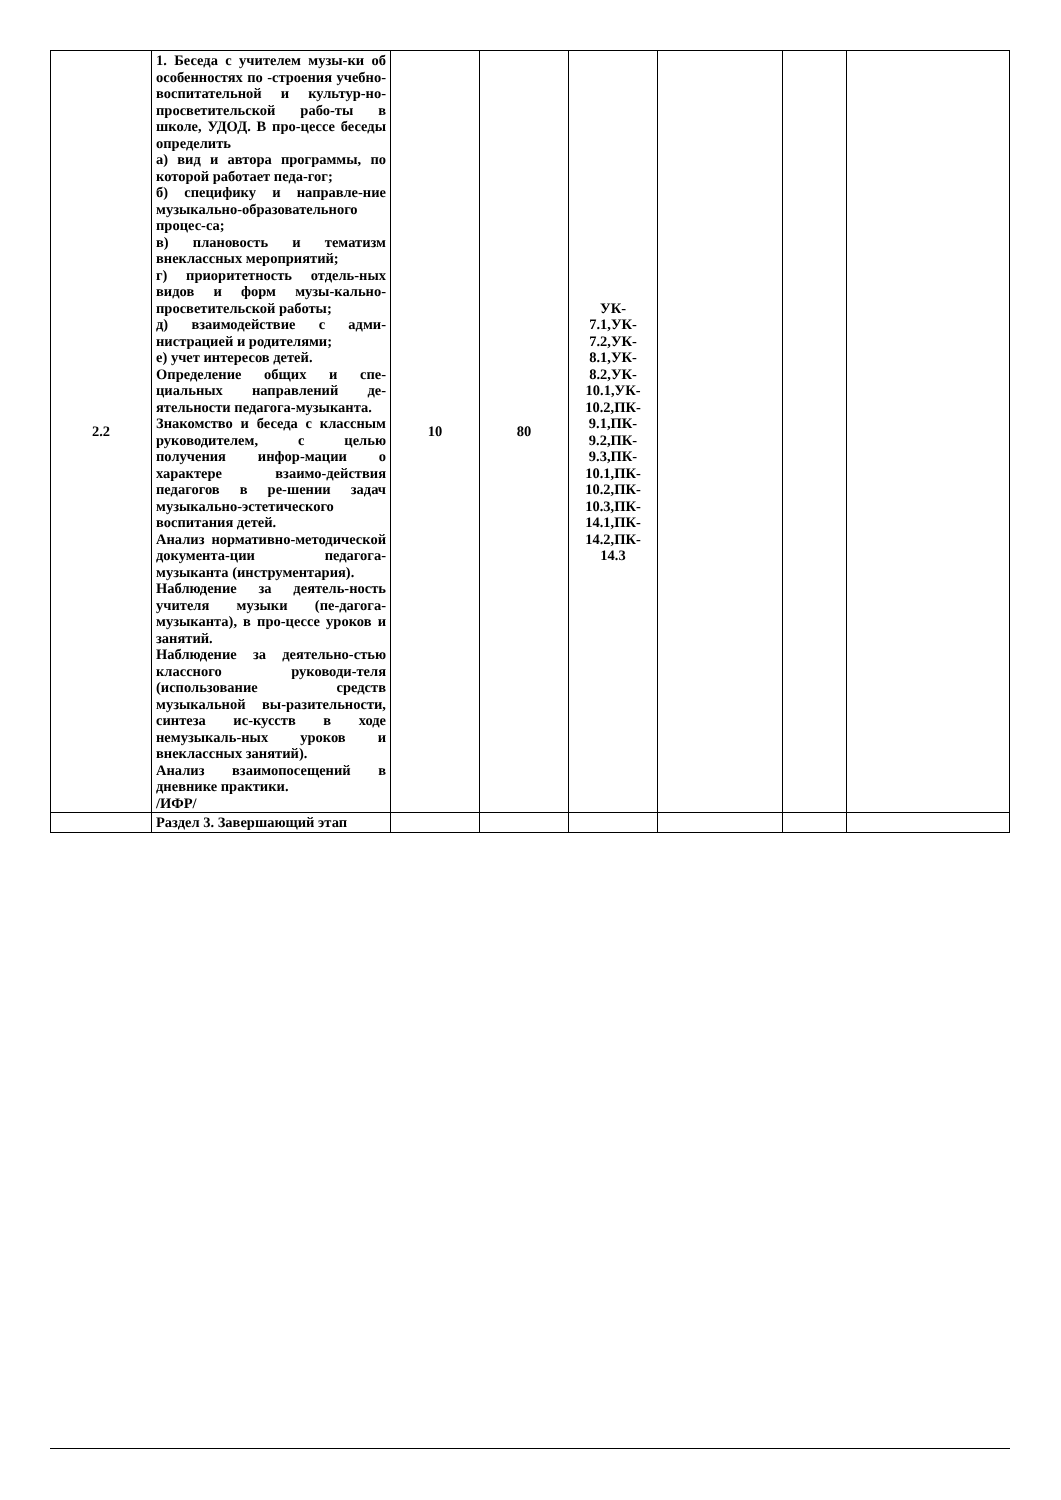| 2.2 | 1. Беседа с учителем музы-ки об особенностях по -строения учебно-воспитательной и культур-но-просветительской рабо-ты в школе, УДОД. В про-цессе беседы определить а) вид и автора программы, по которой работает педа-гог; б) специфику и направле-ние музыкально-образовательного процес-са; в) плановость и тематизм внеклассных мероприятий; г) приоритетность отдель-ных видов и форм музы-кально-просветительской работы; д) взаимодействие с адми-нистрацией и родителями; е) учет интересов детей. Определение общих и спе-циальных направлений де-ятельности педагога-музыканта. Знакомство и беседа с классным руководителем, с целью получения инфор-мации о характере взаимо-действия педагогов в ре-шении задач музыкально-эстетического воспитания детей. Анализ нормативно-методической документа-ции педагога-музыканта (инструментария). Наблюдение за деятель-ность учителя музыки (пе-дагога-музыканта), в про-цессе уроков и занятий. Наблюдение за деятельно-стью классного руководи-теля (использование средств музыкальной вы-разительности, синтеза ис-кусств в ходе немузыкаль-ных уроков и внеклассных занятий). Анализ взаимопосещений в дневнике практики. /ИФР/ | 10 | 80 | УК- 7.1,УК- 7.2,УК- 8.1,УК- 8.2,УК- 10.1,УК- 10.2,ПК- 9.1,ПК- 9.2,ПК- 9.3,ПК- 10.1,ПК- 10.2,ПК- 10.3,ПК- 14.1,ПК- 14.2,ПК- 14.3 | | | |
| | Раздел 3. Завершающий этап | | | | | | |